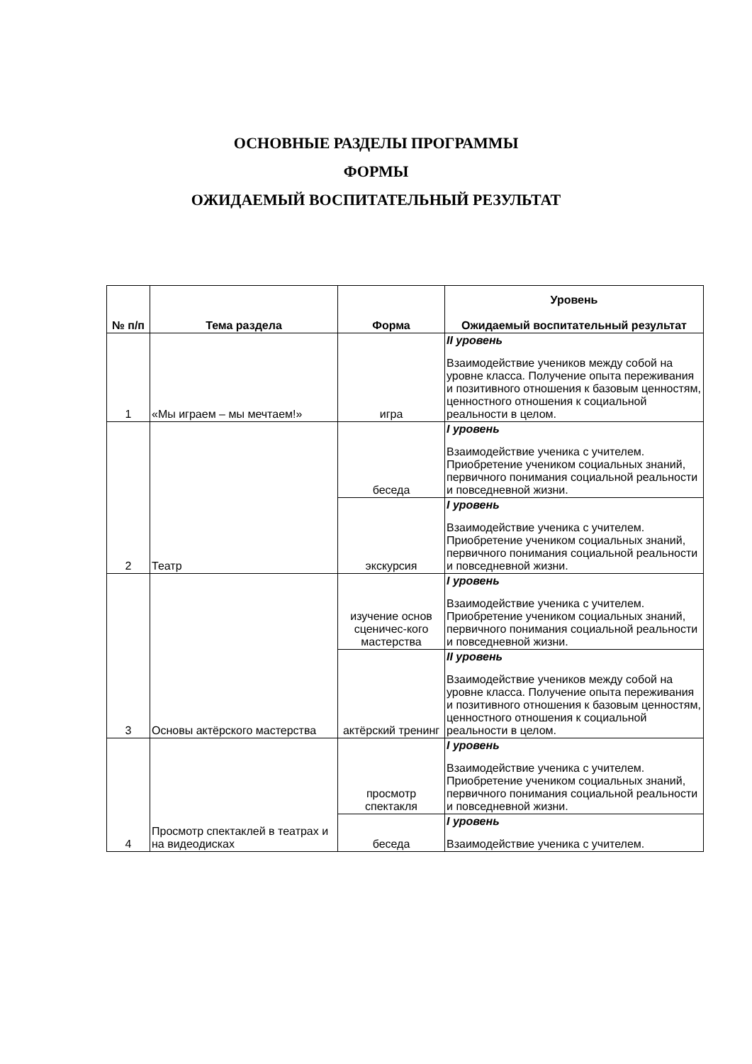ОСНОВНЫЕ РАЗДЕЛЫ ПРОГРАММЫ
ФОРМЫ
ОЖИДАЕМЫЙ ВОСПИТАТЕЛЬНЫЙ РЕЗУЛЬТАТ
| № п/п | Тема раздела | Форма | Уровень Ожидаемый воспитательный результат |
| --- | --- | --- | --- |
| 1 | «Мы играем – мы мечтаем!» | игра | II уровень Взаимодействие учеников между собой на уровне класса. Получение опыта переживания и позитивного отношения к базовым ценностям, ценностного отношения к социальной реальности в целом. |
| 2 | Театр | беседа | I уровень Взаимодействие ученика с учителем. Приобретение учеником социальных знаний, первичного понимания социальной реальности и повседневной жизни. |
| | | экскурсия | I уровень Взаимодействие ученика с учителем. Приобретение учеником социальных знаний, первичного понимания социальной реальности и повседневной жизни. |
| 3 | Основы актёрского мастерства | изучение основ сценичес-кого мастерства | I уровень Взаимодействие ученика с учителем. Приобретение учеником социальных знаний, первичного понимания социальной реальности и повседневной жизни. |
| | | актёрский тренинг | II уровень Взаимодействие учеников между собой на уровне класса. Получение опыта переживания и позитивного отношения к базовым ценностям, ценностного отношения к социальной реальности в целом. |
| 4 | Просмотр спектаклей в театрах и на видеодисках | просмотр спектакля | I уровень Взаимодействие ученика с учителем. Приобретение учеником социальных знаний, первичного понимания социальной реальности и повседневной жизни. |
| | | беседа | I уровень Взаимодействие ученика с учителем. |